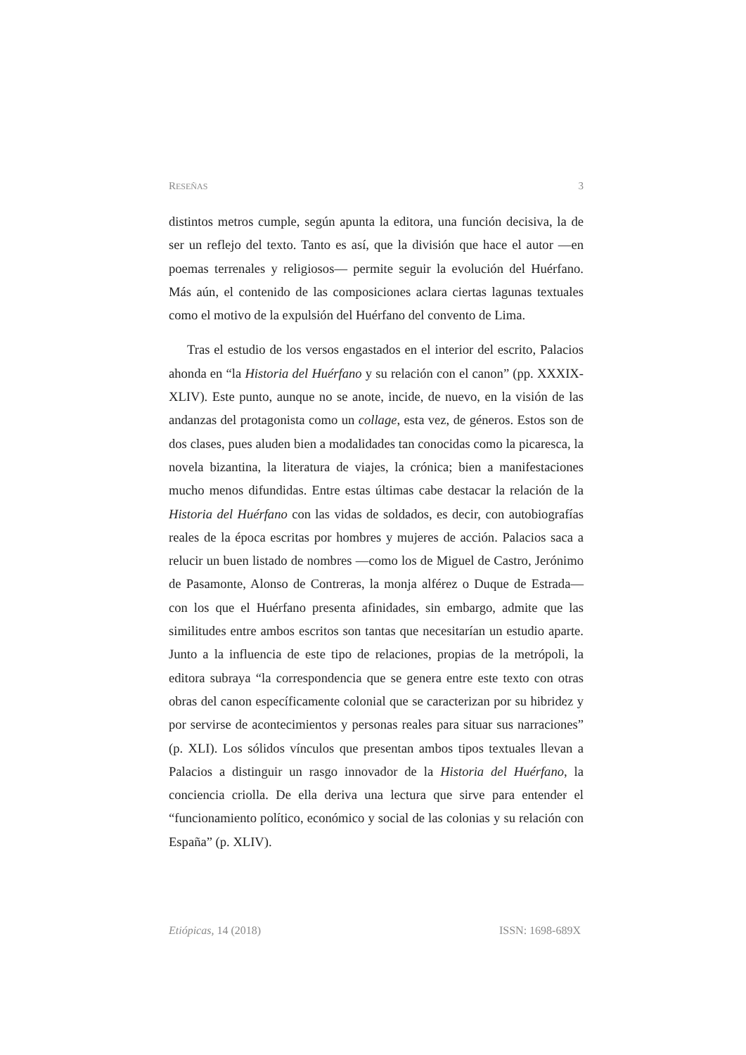RESEÑAS 3
distintos metros cumple, según apunta la editora, una función decisiva, la de ser un reflejo del texto. Tanto es así, que la división que hace el autor —en poemas terrenales y religiosos— permite seguir la evolución del Huérfano. Más aún, el contenido de las composiciones aclara ciertas lagunas textuales como el motivo de la expulsión del Huérfano del convento de Lima.
Tras el estudio de los versos engastados en el interior del escrito, Palacios ahonda en “la Historia del Huérfano y su relación con el canon” (pp. XXXIX-XLIV). Este punto, aunque no se anote, incide, de nuevo, en la visión de las andanzas del protagonista como un collage, esta vez, de géneros. Estos son de dos clases, pues aluden bien a modalidades tan conocidas como la picaresca, la novela bizantina, la literatura de viajes, la crónica; bien a manifestaciones mucho menos difundidas. Entre estas últimas cabe destacar la relación de la Historia del Huérfano con las vidas de soldados, es decir, con autobiografías reales de la época escritas por hombres y mujeres de acción. Palacios saca a relucir un buen listado de nombres —como los de Miguel de Castro, Jerónimo de Pasamonte, Alonso de Contreras, la monja alférez o Duque de Estrada— con los que el Huérfano presenta afinidades, sin embargo, admite que las similitudes entre ambos escritos son tantas que necesitarían un estudio aparte. Junto a la influencia de este tipo de relaciones, propias de la metrópoli, la editora subraya “la correspondencia que se genera entre este texto con otras obras del canon específicamente colonial que se caracterizan por su hibridez y por servirse de acontecimientos y personas reales para situar sus narraciones” (p. XLI). Los sólidos vínculos que presentan ambos tipos textuales llevan a Palacios a distinguir un rasgo innovador de la Historia del Huérfano, la conciencia criolla. De ella deriva una lectura que sirve para entender el “funcionamiento político, económico y social de las colonias y su relación con España” (p. XLIV).
Etiópicas, 14 (2018) ISSN: 1698-689X